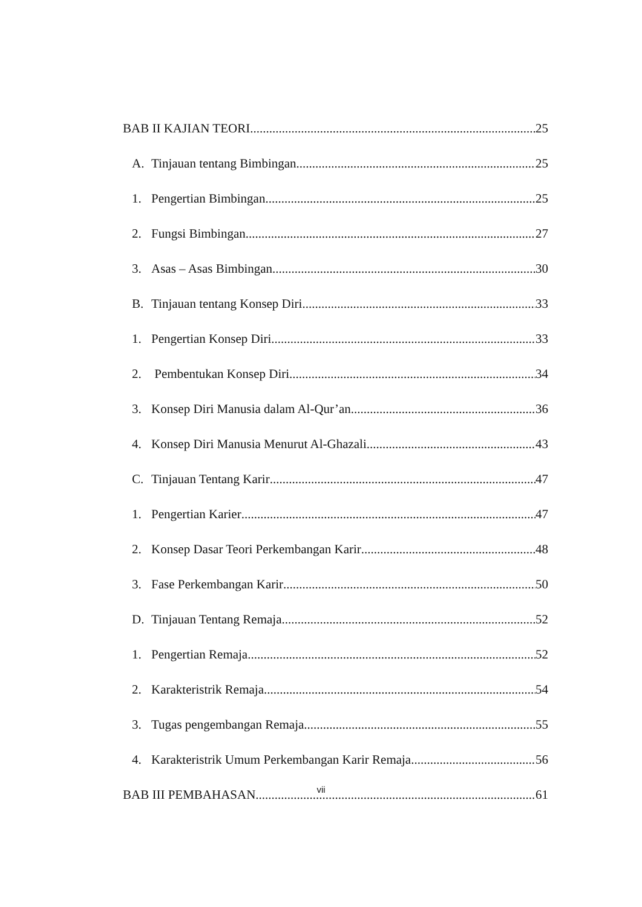BAB II KAJIAN TEORI 25
A. Tinjauan tentang Bimbingan 25
1. Pengertian Bimbingan 25
2. Fungsi Bimbingan 27
3. Asas – Asas Bimbingan 30
B. Tinjauan tentang Konsep Diri 33
1. Pengertian Konsep Diri 33
2. Pembentukan Konsep Diri 34
3. Konsep Diri Manusia dalam Al-Qur’an 36
4. Konsep Diri Manusia Menurut Al-Ghazali 43
C. Tinjauan Tentang Karir 47
1. Pengertian Karier 47
2. Konsep Dasar Teori Perkembangan Karir 48
3. Fase Perkembangan Karir 50
D. Tinjauan Tentang Remaja 52
1. Pengertian Remaja 52
2. Karakteristrik Remaja 54
3. Tugas pengembangan Remaja 55
4. Karakteristrik Umum Perkembangan Karir Remaja 56
BAB III PEMBAHASAN 61
vii